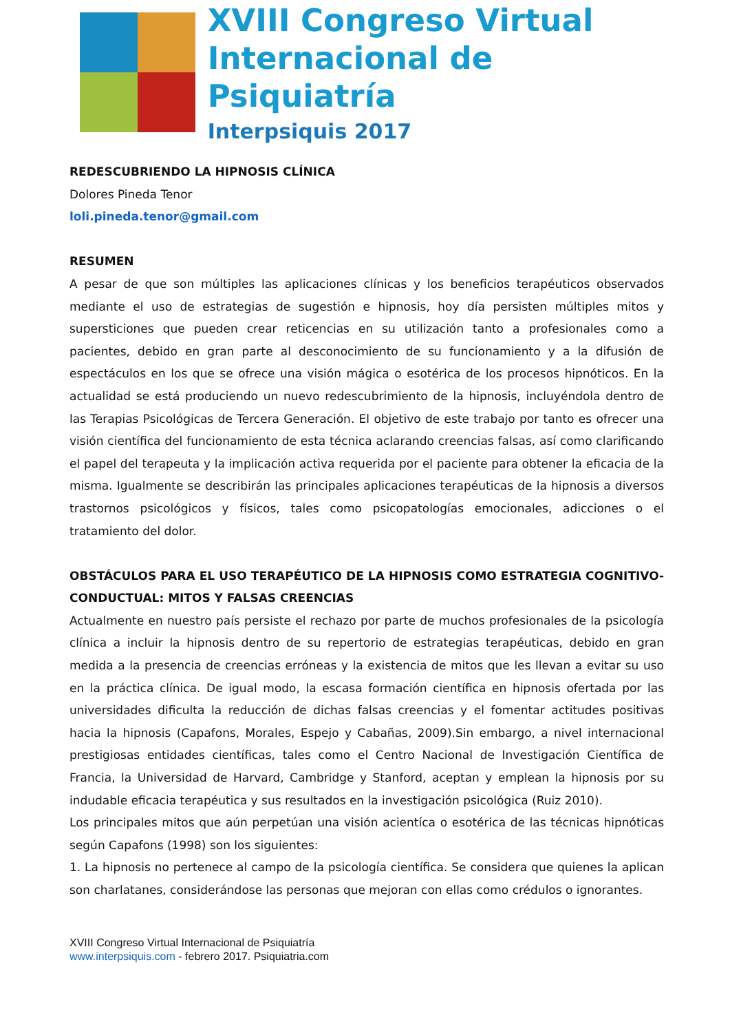XVIII Congreso Virtual
Internacional de Psiquiatría
Interpsiquis 2017
REDESCUBRIENDO LA HIPNOSIS CLÍNICA
Dolores Pineda Tenor
loli.pineda.tenor@gmail.com
RESUMEN
A pesar de que son múltiples las aplicaciones clínicas y los beneficios terapéuticos observados mediante el uso de estrategias de sugestión e hipnosis, hoy día persisten múltiples mitos y supersticiones que pueden crear reticencias en su utilización tanto a profesionales como a pacientes, debido en gran parte al desconocimiento de su funcionamiento y a la difusión de espectáculos en los que se ofrece una visión mágica o esotérica de los procesos hipnóticos. En la actualidad se está produciendo un nuevo redescubrimiento de la hipnosis, incluyéndola dentro de las Terapias Psicológicas de Tercera Generación. El objetivo de este trabajo por tanto es ofrecer una visión científica del funcionamiento de esta técnica aclarando creencias falsas, así como clarificando el papel del terapeuta y la implicación activa requerida por el paciente para obtener la eficacia de la misma. Igualmente se describirán las principales aplicaciones terapéuticas de la hipnosis a diversos trastornos psicológicos y físicos, tales como psicopatologías emocionales, adicciones o el tratamiento del dolor.
OBSTÁCULOS PARA EL USO TERAPÉUTICO DE LA HIPNOSIS COMO ESTRATEGIA COGNITIVO-CONDUCTUAL: MITOS Y FALSAS CREENCIAS
Actualmente en nuestro país persiste el rechazo por parte de muchos profesionales de la psicología clínica a incluir la hipnosis dentro de su repertorio de estrategias terapéuticas, debido en gran medida a la presencia de creencias erróneas y la existencia de mitos que les llevan a evitar su uso en la práctica clínica. De igual modo, la escasa formación científica en hipnosis ofertada por las universidades dificulta la reducción de dichas falsas creencias y el fomentar actitudes positivas hacia la hipnosis (Capafons, Morales, Espejo y Cabañas, 2009).Sin embargo, a nivel internacional prestigiosas entidades científicas, tales como el Centro Nacional de Investigación Científica de Francia, la Universidad de Harvard, Cambridge y Stanford, aceptan y emplean la hipnosis por su indudable eficacia terapéutica y sus resultados en la investigación psicológica (Ruiz 2010).
Los principales mitos que aún perpetúan una visión acientíca o esotérica de las técnicas hipnóticas según Capafons (1998) son los siguientes:
1. La hipnosis no pertenece al campo de la psicología científica. Se considera que quienes la aplican son charlatanes, considerándose las personas que mejoran con ellas como crédulos o ignorantes.
XVIII Congreso Virtual Internacional de Psiquiatría
www.interpsiquis.com - febrero 2017. Psiquiatria.com